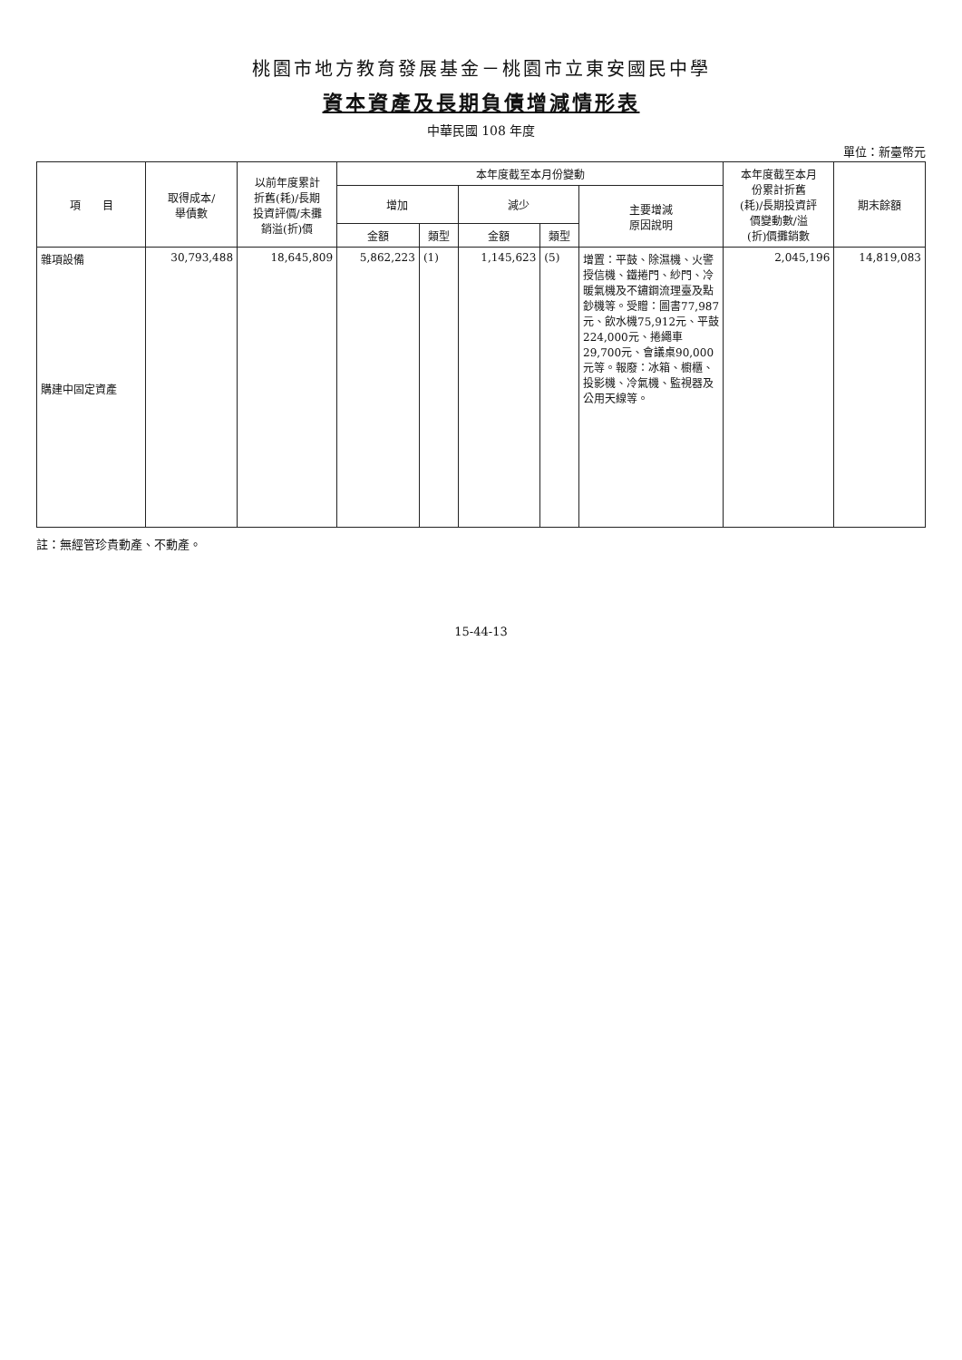桃園市地方教育發展基金－桃園市立東安國民中學
資本資產及長期負債增減情形表
中華民國 108 年度
單位：新臺幣元
| 項 目 | 取得成本/ 舉債數 | 以前年度累計 折舊(耗)/長期 投資評價/未攤 銷溢(折)價 | 本年度截至本月份變動 | | | | | 本年度截至本月 份累計折舊 (耗)/長期投資評 價變動數/溢 (折)價攤銷數 | 期末餘額 |
| --- | --- | --- | --- | --- | --- | --- | --- | --- | --- |
| | | | 增加 | | 減少 | | 主要增減 原因說明 | | |
| | | | 金額 | 類型 | 金額 | 類型 | | | |
| 雜項設備 購建中固定資產 | 30,793,488 | 18,645,809 | 5,862,223 | (1) | 1,145,623 | (5) | 增置：平鼓、除濕機、火警授信機、鐵捲門、紗門、冷暖氣機及不鏽鋼流理臺及點鈔機等。受贈：圖書77,987元、飲水機75,912元、平鼓224,000元、捲繩車29,700元、會議桌90,000元等。報廢：冰箱、櫥櫃、投影機、冷氣機、監視器及公用天線等。 | 2,045,196 | 14,819,083 |
註：無經管珍貴動產、不動產。
15-44-13